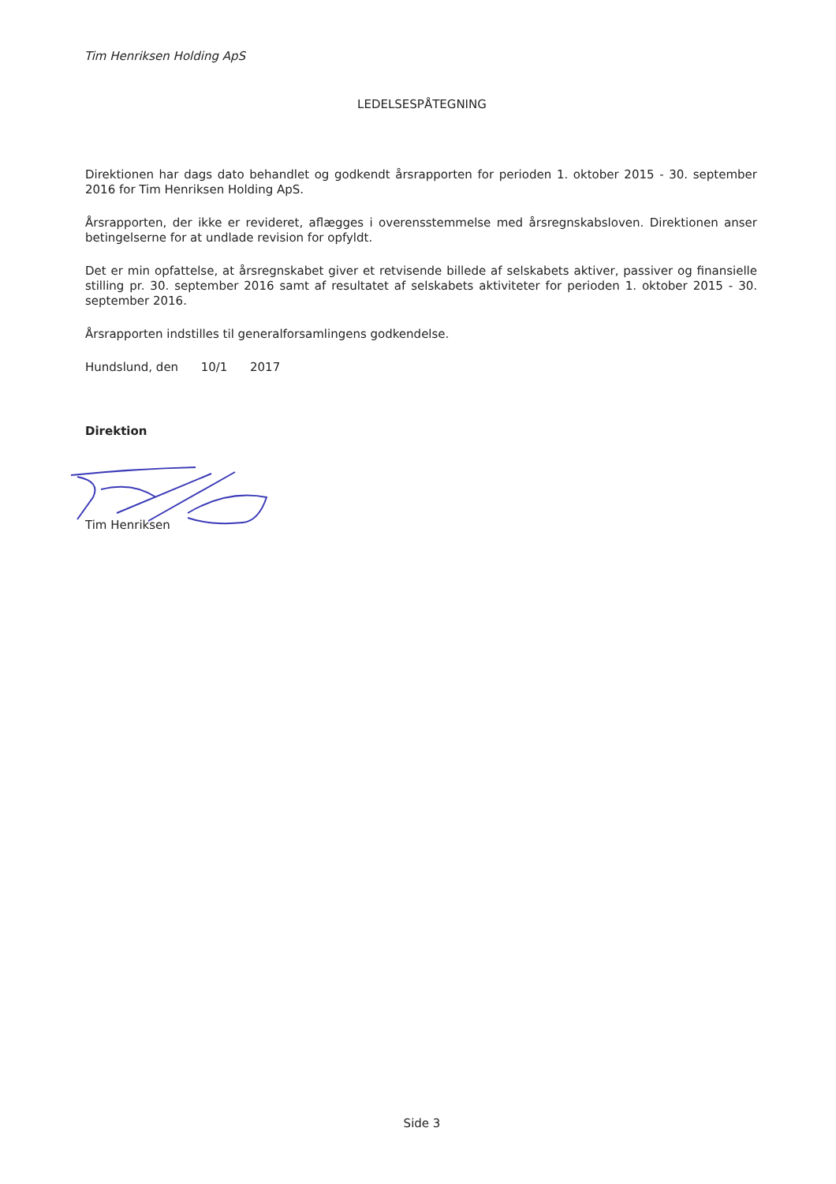Tim Henriksen Holding ApS
LEDELSESPÅTEGNING
Direktionen har dags dato behandlet og godkendt årsrapporten for perioden 1. oktober 2015 - 30. september 2016 for Tim Henriksen Holding ApS.
Årsrapporten, der ikke er revideret, aflægges i overensstemmelse med årsregnskabsloven. Direktionen anser betingelserne for at undlade revision for opfyldt.
Det er min opfattelse, at årsregnskabet giver et retvisende billede af selskabets aktiver, passiver og finansielle stilling pr. 30. september 2016 samt af resultatet af selskabets aktiviteter for perioden 1. oktober 2015 - 30. september 2016.
Årsrapporten indstilles til generalforsamlingens godkendelse.
Hundslund, den 10/1 2017
Direktion
Tim Henriksen
Side 3